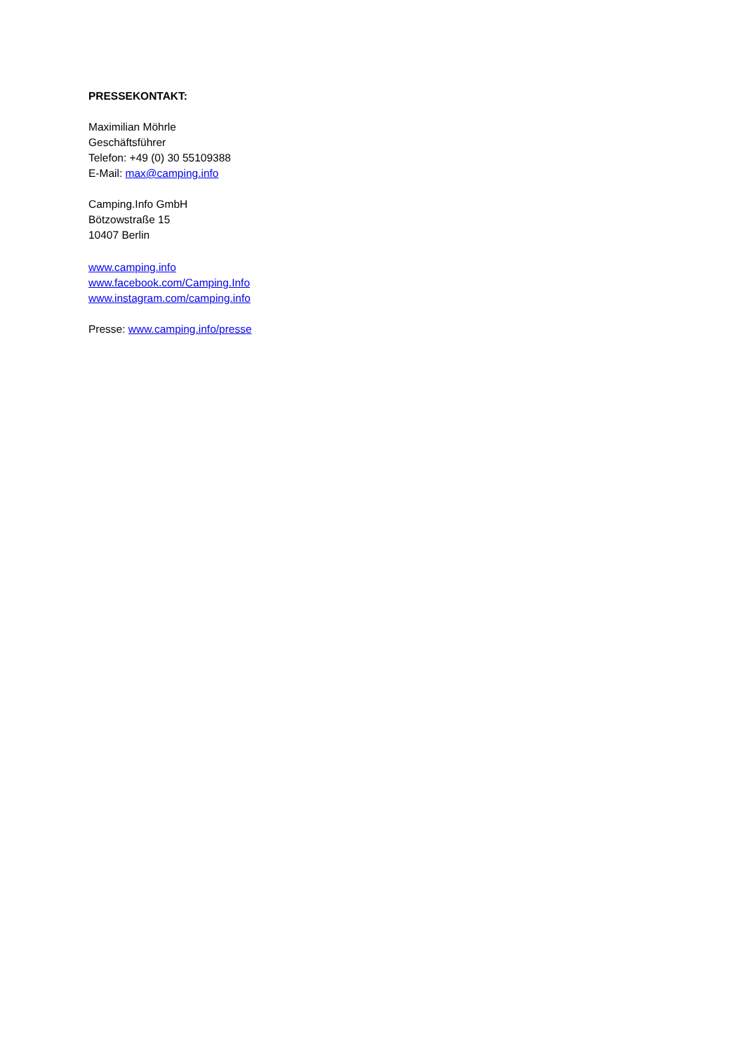PRESSEKONTAKT:
Maximilian Möhrle
Geschäftsführer
Telefon: +49 (0) 30 55109388
E-Mail: max@camping.info
Camping.Info GmbH
Bötzowstraße 15
10407 Berlin
www.camping.info
www.facebook.com/Camping.Info
www.instagram.com/camping.info
Presse: www.camping.info/presse